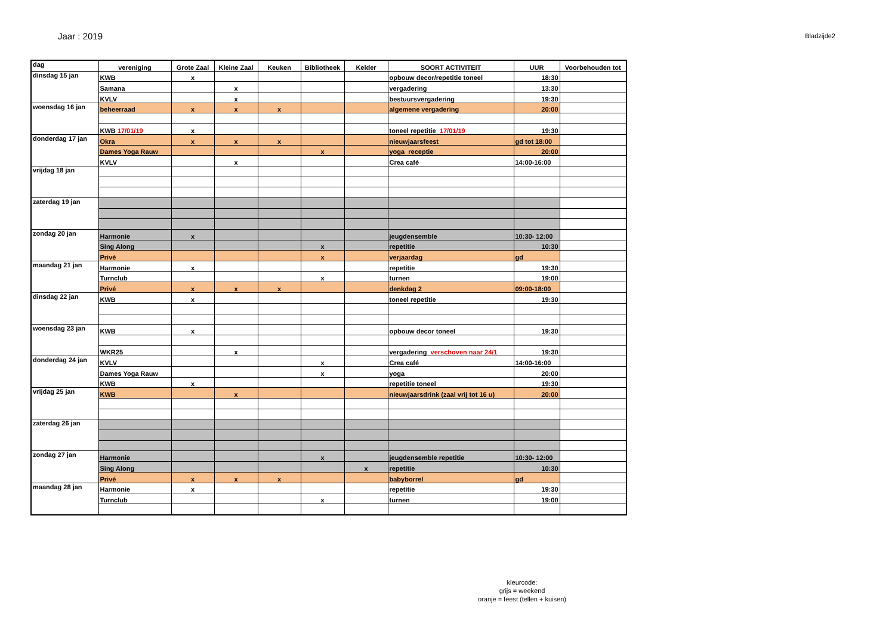Jaar : 2019
Bladzijde2
| dag | vereniging | Grote Zaal | Kleine Zaal | Keuken | Bibliotheek | Kelder | SOORT ACTIVITEIT | UUR | Voorbehouden tot |
| --- | --- | --- | --- | --- | --- | --- | --- | --- | --- |
| dinsdag 15 jan | KWB | x | | | | | opbouw decor/repetitie toneel | 18:30 | |
| | Samana | | x | | | | vergadering | 13:30 | |
| | KVLV | | x | | | | bestuursvergadering | 19:30 | |
| woensdag 16 jan | beheerraad | x | x | x | | | algemene vergadering | 20:00 | |
| | KWB 17/01/19 | x | | | | | toneel repetitie 17/01/19 | 19:30 | |
| donderdag 17 jan | Okra | x | x | x | | | nieuwjaarsfeest | gd tot 18:00 | |
| | Dames Yoga Rauw | | | | x | | yoga receptie | 20:00 | |
| | KVLV | | x | | | | Crea café | 14:00-16:00 | |
| vrijdag 18 jan | | | | | | | | | |
| zaterdag 19 jan | | | | | | | | | |
| zondag 20 jan | Harmonie | x | | | | | jeugdensemble | 10:30- 12:00 | |
| | Sing Along | | | | x | | repetitie | 10:30 | |
| | Privé | | | | x | | verjaardag | gd | |
| maandag 21 jan | Harmonie | x | | | | | repetitie | 19:30 | |
| | Turnclub | | | | x | | turnen | 19:00 | |
| | Privé | x | x | x | | | denkdag 2 | 09:00-18:00 | |
| dinsdag 22 jan | KWB | x | | | | | toneel repetitie | 19:30 | |
| woensdag 23 jan | KWB | x | | | | | opbouw decor toneel | 19:30 | |
| | WKR25 | | x | | | | vergadering verschoven naar 24/1 | 19:30 | |
| donderdag 24 jan | KVLV | | | | x | | Crea café | 14:00-16:00 | |
| | Dames Yoga Rauw | | | | x | | yoga | 20:00 | |
| | KWB | x | | | | | repetitie toneel | 19:30 | |
| vrijdag 25 jan | KWB | | x | | | | nieuwjaarsdrink (zaal vrij tot 16 u) | 20:00 | |
| zaterdag 26 jan | | | | | | | | | |
| zondag 27 jan | Harmonie | | | | x | | jeugdensemble repetitie | 10:30- 12:00 | |
| | Sing Along | | | | | x | repetitie | 10:30 | |
| | Privé | x | x | x | | | babyborrel | gd | |
| maandag 28 jan | Harmonie | x | | | | | repetitie | 19:30 | |
| | Turnclub | | | | x | | turnen | 19:00 | |
kleurcode:
grijs = weekend
oranje = feest (tellen + kuisen)